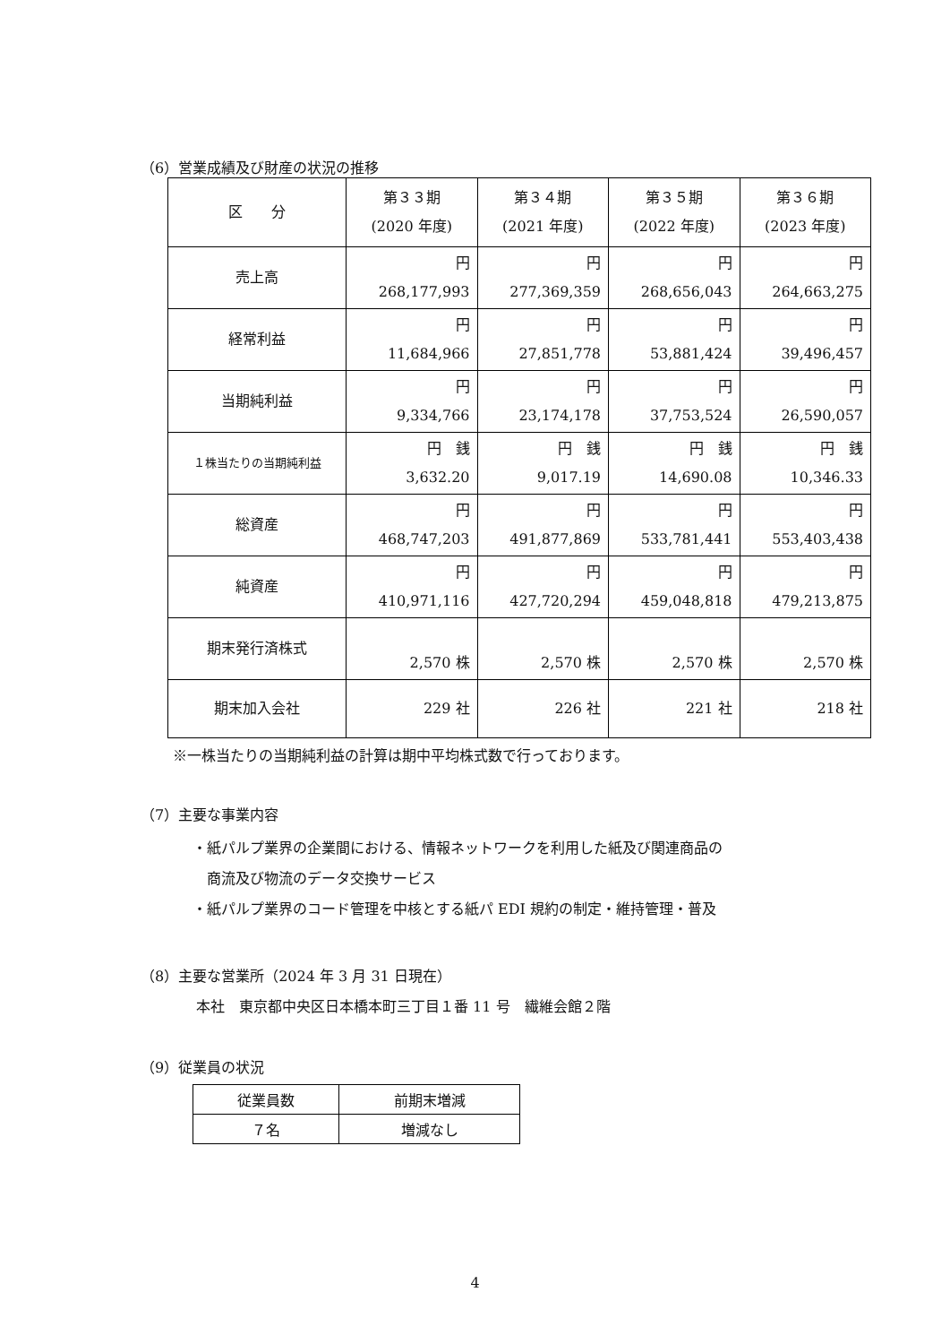（6）営業成績及び財産の状況の推移
| 区 分 | 第３３期 (2020 年度) | 第３４期 (2021 年度) | 第３５期 (2022 年度) | 第３６期 (2023 年度) |
| --- | --- | --- | --- | --- |
| 売上高 | 円 268,177,993 | 円 277,369,359 | 円 268,656,043 | 円 264,663,275 |
| 経常利益 | 円 11,684,966 | 円 27,851,778 | 円 53,881,424 | 円 39,496,457 |
| 当期純利益 | 円 9,334,766 | 円 23,174,178 | 円 37,753,524 | 円 26,590,057 |
| １株当たりの当期純利益 | 円 銭 3,632.20 | 円 銭 9,017.19 | 円 銭 14,690.08 | 円 銭 10,346.33 |
| 総資産 | 円 468,747,203 | 円 491,877,869 | 円 533,781,441 | 円 553,403,438 |
| 純資産 | 円 410,971,116 | 円 427,720,294 | 円 459,048,818 | 円 479,213,875 |
| 期末発行済株式 | 2,570 株 | 2,570 株 | 2,570 株 | 2,570 株 |
| 期末加入会社 | 229 社 | 226 社 | 221 社 | 218 社 |
※一株当たりの当期純利益の計算は期中平均株式数で行っております。
（7）主要な事業内容
・紙パルプ業界の企業間における、情報ネットワークを利用した紙及び関連商品の
　商流及び物流のデータ交換サービス
・紙パルプ業界のコード管理を中核とする紙パ EDI 規約の制定・維持管理・普及
（8）主要な営業所（2024 年 3 月 31 日現在）
本社　東京都中央区日本橋本町三丁目１番 11 号　繊維会館２階
（9）従業員の状況
| 従業員数 | 前期末増減 |
| ７名 | 増減なし |
4